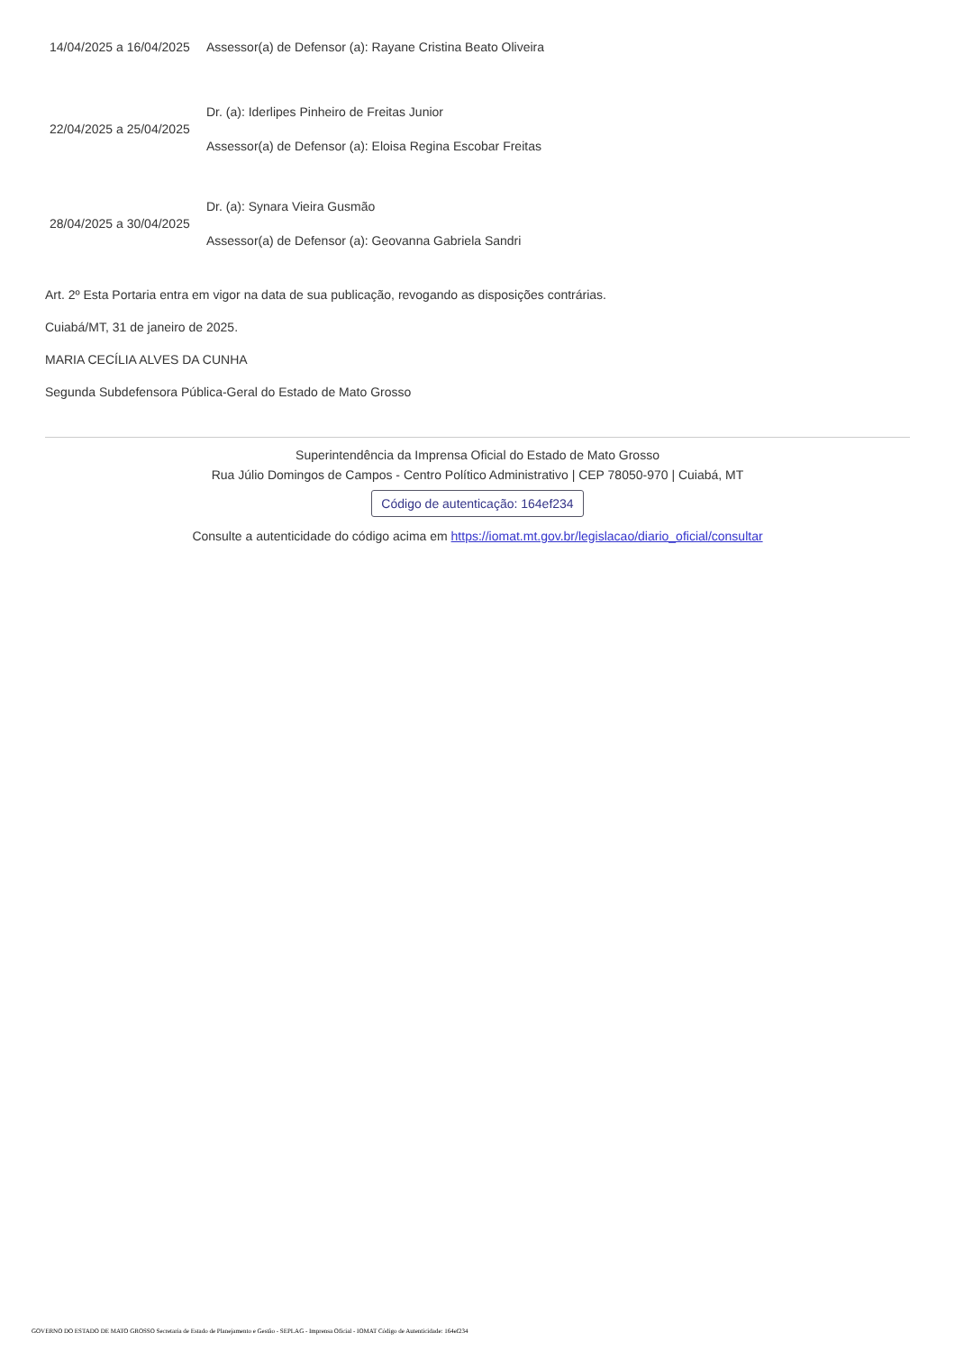| 14/04/2025 a 16/04/2025 | Assessor(a) de Defensor (a): Rayane Cristina Beato Oliveira |
| 22/04/2025 a 25/04/2025 | Dr. (a): Iderlipes Pinheiro de Freitas Junior |
| | Assessor(a) de Defensor (a): Eloisa Regina Escobar Freitas |
| 28/04/2025 a 30/04/2025 | Dr. (a): Synara Vieira Gusmão |
| | Assessor(a) de Defensor (a): Geovanna Gabriela Sandri |
Art. 2º Esta Portaria entra em vigor na data de sua publicação, revogando as disposições contrárias.
Cuiabá/MT, 31 de janeiro de 2025.
MARIA CECÍLIA ALVES DA CUNHA
Segunda Subdefensora Pública-Geral do Estado de Mato Grosso
Superintendência da Imprensa Oficial do Estado de Mato Grosso
Rua Júlio Domingos de Campos - Centro Político Administrativo | CEP 78050-970 | Cuiabá, MT
Código de autenticação: 164ef234
Consulte a autenticidade do código acima em https://iomat.mt.gov.br/legislacao/diario_oficial/consultar
GOVERNO DO ESTADO DE MATO GROSSO Secretaria de Estado de Planejamento e Gestão - SEPLAG - Imprensa Oficial - IOMAT Código de Autenticidade: 164ef234